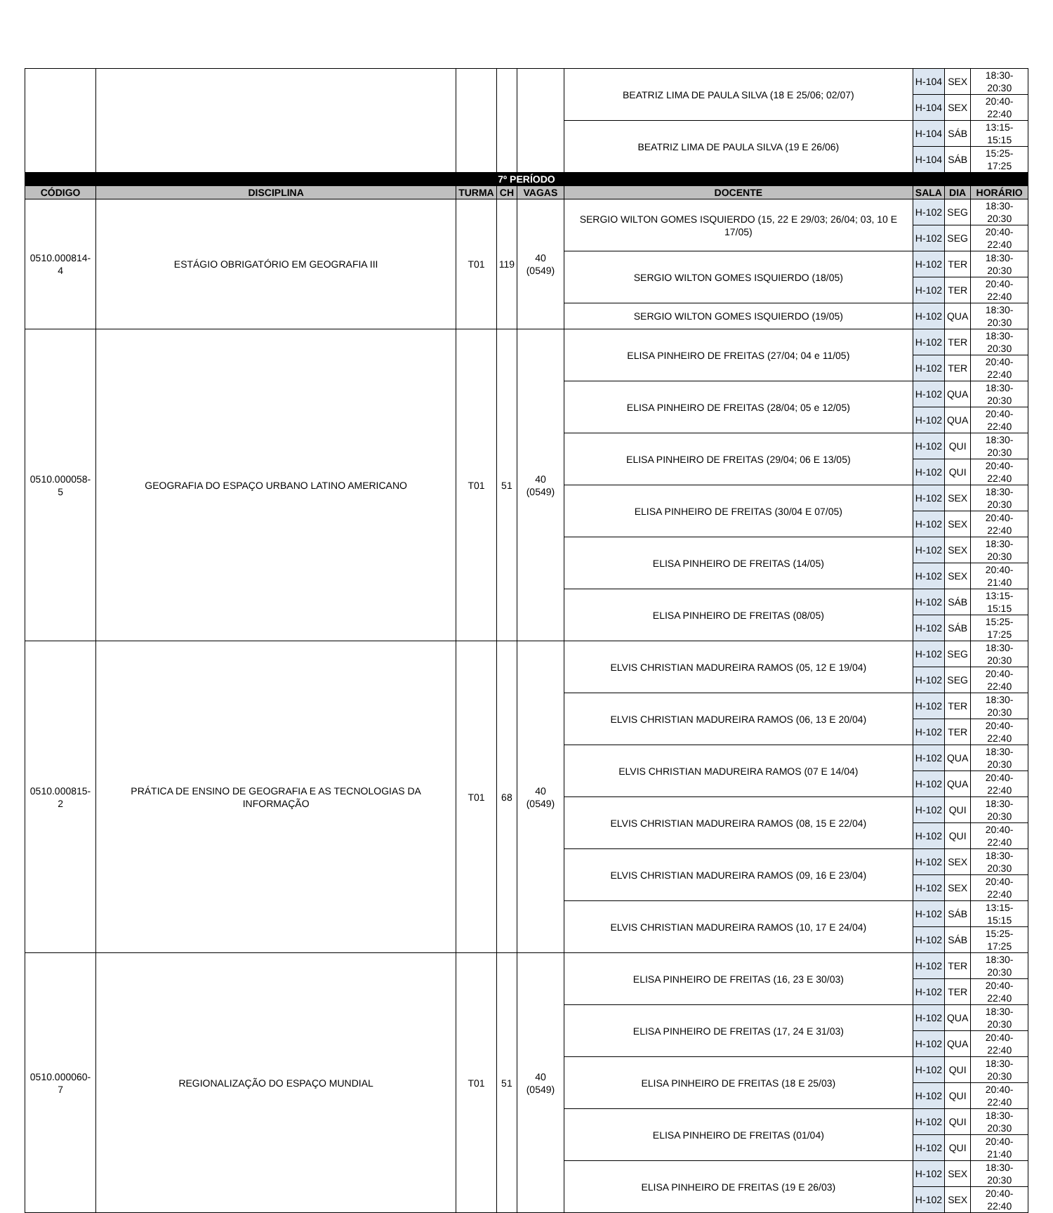| | | | | | BEATRIZ LIMA DE PAULA SILVA (18 E 25/06; 02/07) | H-104 | SEX | 18:30-20:30 |
| | | | | | | H-104 | SEX | 20:40-22:40 |
| | | | | | BEATRIZ LIMA DE PAULA SILVA (19 E 26/06) | H-104 | SÁB | 13:15-15:15 |
| | | | | | | H-104 | SÁB | 15:25-17:25 |
| 7º PERÍODO | | | | | | | | |
| CÓDIGO | DISCIPLINA | TURMA | CH | VAGAS | DOCENTE | SALA | DIA | HORÁRIO |
| 0510.000814-4 | ESTÁGIO OBRIGATÓRIO EM GEOGRAFIA III | T01 | 119 | 40 (0549) | SERGIO WILTON GOMES ISQUIERDO (15, 22 E 29/03; 26/04; 03, 10 E 17/05) | H-102 | SEG | 18:30-20:30 |
| | | | | | | H-102 | SEG | 20:40-22:40 |
| | | | | | SERGIO WILTON GOMES ISQUIERDO (18/05) | H-102 | TER | 18:30-20:30 |
| | | | | | | H-102 | TER | 20:40-22:40 |
| | | | | | SERGIO WILTON GOMES ISQUIERDO (19/05) | H-102 | QUA | 18:30-20:30 |
| 0510.000058-5 | GEOGRAFIA DO ESPAÇO URBANO LATINO AMERICANO | T01 | 51 | 40 (0549) | ELISA PINHEIRO DE FREITAS (27/04; 04 e 11/05) | H-102 | TER | 18:30-20:30 |
| | | | | | | H-102 | TER | 20:40-22:40 |
| | | | | | ELISA PINHEIRO DE FREITAS (28/04; 05 e 12/05) | H-102 | QUA | 18:30-20:30 |
| | | | | | | H-102 | QUA | 20:40-22:40 |
| | | | | | ELISA PINHEIRO DE FREITAS (29/04; 06 E 13/05) | H-102 | QUI | 18:30-20:30 |
| | | | | | | H-102 | QUI | 20:40-22:40 |
| | | | | | ELISA PINHEIRO DE FREITAS (30/04 E 07/05) | H-102 | SEX | 18:30-20:30 |
| | | | | | | H-102 | SEX | 20:40-22:40 |
| | | | | | ELISA PINHEIRO DE FREITAS (14/05) | H-102 | SEX | 18:30-20:30 |
| | | | | | | H-102 | SEX | 20:40-21:40 |
| | | | | | ELISA PINHEIRO DE FREITAS (08/05) | H-102 | SÁB | 13:15-15:15 |
| | | | | | | H-102 | SÁB | 15:25-17:25 |
| 0510.000815-2 | PRÁTICA DE ENSINO DE GEOGRAFIA E AS TECNOLOGIAS DA INFORMAÇÃO | T01 | 68 | 40 (0549) | ELVIS CHRISTIAN MADUREIRA RAMOS (05, 12 E 19/04) | H-102 | SEG | 18:30-20:30 |
| | | | | | | H-102 | SEG | 20:40-22:40 |
| | | | | | ELVIS CHRISTIAN MADUREIRA RAMOS (06, 13 E 20/04) | H-102 | TER | 18:30-20:30 |
| | | | | | | H-102 | TER | 20:40-22:40 |
| | | | | | ELVIS CHRISTIAN MADUREIRA RAMOS (07 E 14/04) | H-102 | QUA | 18:30-20:30 |
| | | | | | | H-102 | QUA | 20:40-22:40 |
| | | | | | ELVIS CHRISTIAN MADUREIRA RAMOS (08, 15 E 22/04) | H-102 | QUI | 18:30-20:30 |
| | | | | | | H-102 | QUI | 20:40-22:40 |
| | | | | | ELVIS CHRISTIAN MADUREIRA RAMOS (09, 16 E 23/04) | H-102 | SEX | 18:30-20:30 |
| | | | | | | H-102 | SEX | 20:40-22:40 |
| | | | | | ELVIS CHRISTIAN MADUREIRA RAMOS (10, 17 E 24/04) | H-102 | SÁB | 13:15-15:15 |
| | | | | | | H-102 | SÁB | 15:25-17:25 |
| 0510.000060-7 | REGIONALIZAÇÃO DO ESPAÇO MUNDIAL | T01 | 51 | 40 (0549) | ELISA PINHEIRO DE FREITAS (16, 23 E 30/03) | H-102 | TER | 18:30-20:30 |
| | | | | | | H-102 | TER | 20:40-22:40 |
| | | | | | ELISA PINHEIRO DE FREITAS (17, 24 E 31/03) | H-102 | QUA | 18:30-20:30 |
| | | | | | | H-102 | QUA | 20:40-22:40 |
| | | | | | ELISA PINHEIRO DE FREITAS (18 E 25/03) | H-102 | QUI | 18:30-20:30 |
| | | | | | | H-102 | QUI | 20:40-22:40 |
| | | | | | ELISA PINHEIRO DE FREITAS (01/04) | H-102 | QUI | 18:30-20:30 |
| | | | | | | H-102 | QUI | 20:40-21:40 |
| | | | | | ELISA PINHEIRO DE FREITAS (19 E 26/03) | H-102 | SEX | 18:30-20:30 |
| | | | | | | H-102 | SEX | 20:40-22:40 |